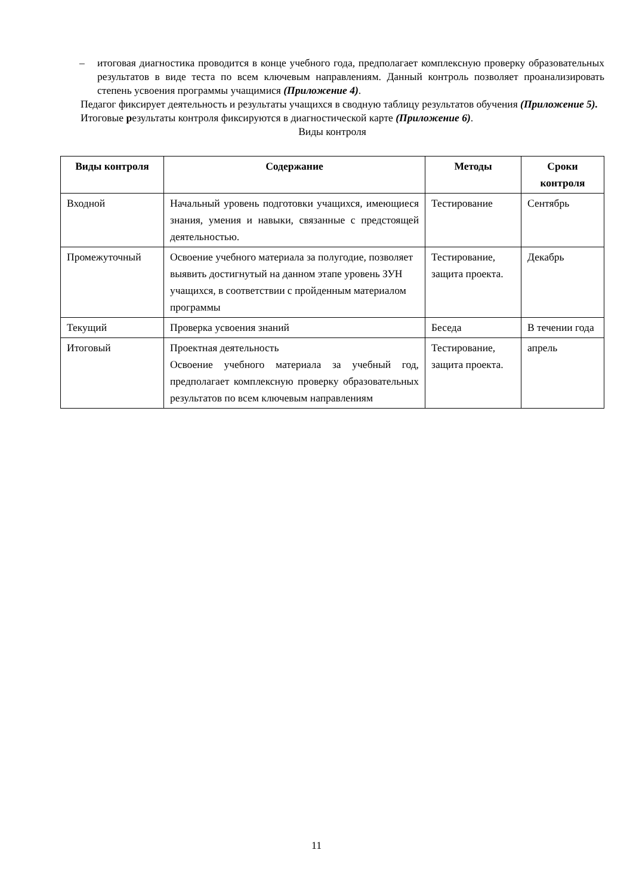– итоговая диагностика проводится в конце учебного года, предполагает комплексную проверку образовательных результатов в виде теста по всем ключевым направлениям. Данный контроль позволяет проанализировать степень усвоения программы учащимися (Приложение 4).
Педагог фиксирует деятельность и результаты учащихся в сводную таблицу результатов обучения (Приложение 5).
Итоговые результаты контроля фиксируются в диагностической карте (Приложение 6).
Виды контроля
| Виды контроля | Содержание | Методы | Сроки контроля |
| --- | --- | --- | --- |
| Входной | Начальный уровень подготовки учащихся, имеющиеся знания, умения и навыки, связанные с предстоящей деятельностью. | Тестирование | Сентябрь |
| Промежуточный | Освоение учебного материала за полугодие, позволяет выявить достигнутый на данном этапе уровень ЗУН учащихся, в соответствии с пройденным материалом программы | Тестирование, защита проекта. | Декабрь |
| Текущий | Проверка усвоения знаний | Беседа | В течении года |
| Итоговый | Проектная деятельность Освоение учебного материала за учебный год, предполагает комплексную проверку образовательных результатов по всем ключевым направлениям | Тестирование, защита проекта. | апрель |
11